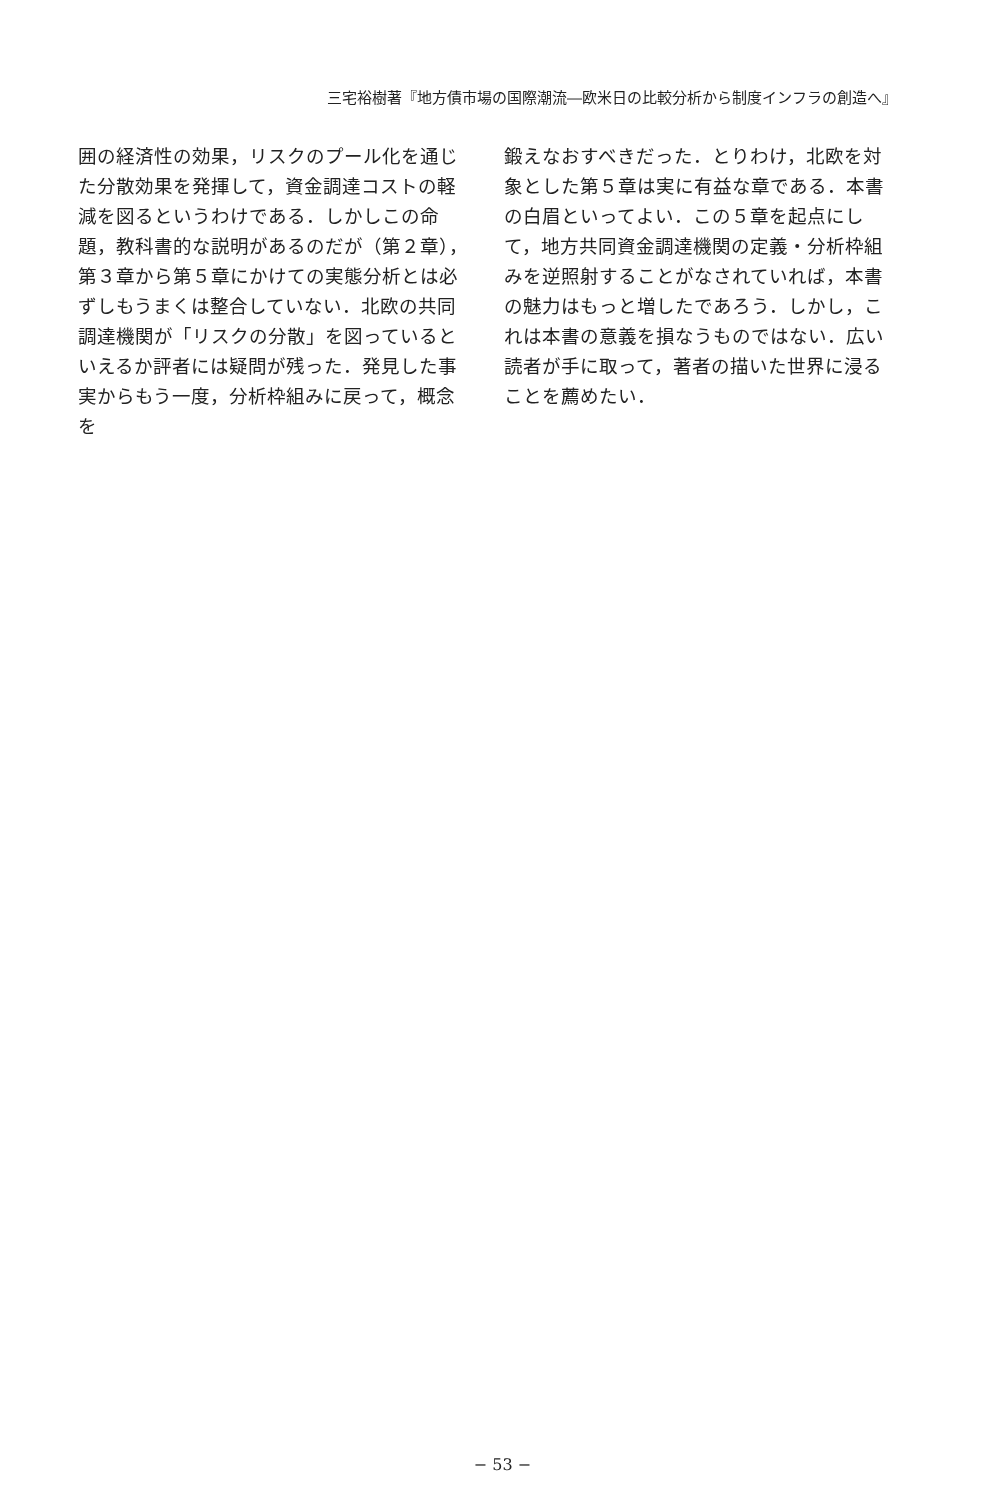三宅裕樹著『地方債市場の国際潮流―欧米日の比較分析から制度インフラの創造へ』
囲の経済性の効果，リスクのプール化を通じた分散効果を発揮して，資金調達コストの軽減を図るというわけである．しかしこの命題，教科書的な説明があるのだが（第２章），第３章から第５章にかけての実態分析とは必ずしもうまくは整合していない．北欧の共同調達機関が「リスクの分散」を図っているといえるか評者には疑問が残った．発見した事実からもう一度，分析枠組みに戻って，概念を
鍛えなおすべきだった．とりわけ，北欧を対象とした第５章は実に有益な章である．本書の白眉といってよい．この５章を起点にして，地方共同資金調達機関の定義・分析枠組みを逆照射することがなされていれば，本書の魅力はもっと増したであろう．しかし，これは本書の意義を損なうものではない．広い読者が手に取って，著者の描いた世界に浸ることを薦めたい．
− 53 −